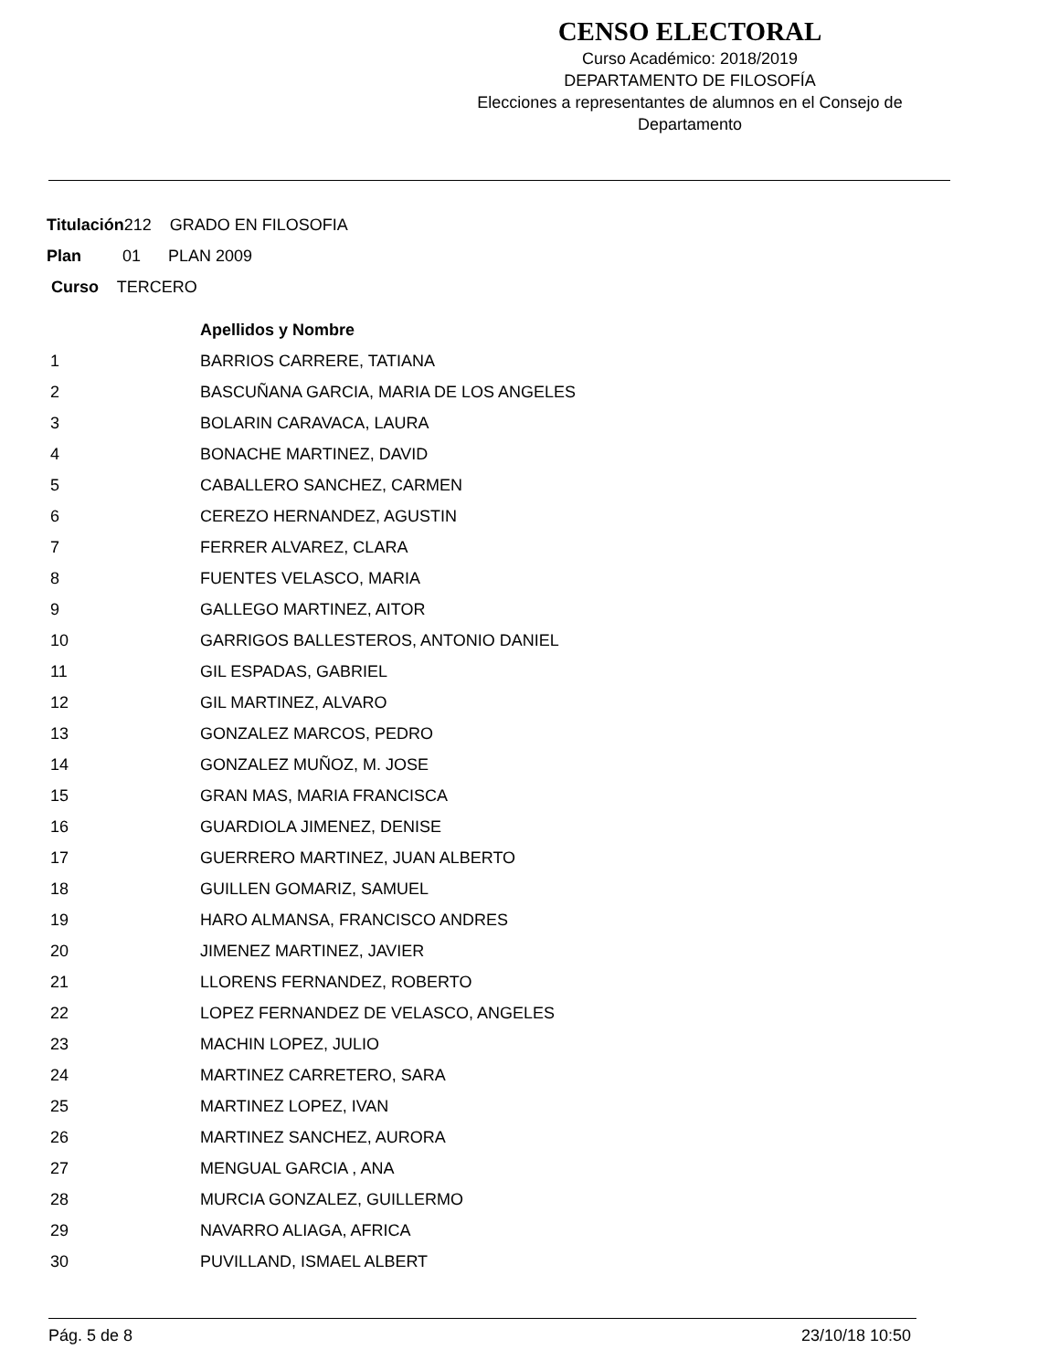CENSO ELECTORAL
Curso Académico: 2018/2019
DEPARTAMENTO DE FILOSOFÍA
Elecciones a representantes de alumnos en el Consejo de Departamento
Titulación212 GRADO EN FILOSOFIA
Plan 01 PLAN 2009
Curso TERCERO
| | Apellidos y Nombre |
| 1 | BARRIOS CARRERE, TATIANA |
| 2 | BASCUÑANA GARCIA, MARIA DE LOS ANGELES |
| 3 | BOLARIN CARAVACA, LAURA |
| 4 | BONACHE MARTINEZ, DAVID |
| 5 | CABALLERO SANCHEZ, CARMEN |
| 6 | CEREZO HERNANDEZ, AGUSTIN |
| 7 | FERRER ALVAREZ, CLARA |
| 8 | FUENTES VELASCO, MARIA |
| 9 | GALLEGO MARTINEZ, AITOR |
| 10 | GARRIGOS BALLESTEROS, ANTONIO DANIEL |
| 11 | GIL ESPADAS, GABRIEL |
| 12 | GIL MARTINEZ, ALVARO |
| 13 | GONZALEZ MARCOS, PEDRO |
| 14 | GONZALEZ MUÑOZ, M. JOSE |
| 15 | GRAN MAS, MARIA FRANCISCA |
| 16 | GUARDIOLA JIMENEZ, DENISE |
| 17 | GUERRERO MARTINEZ, JUAN ALBERTO |
| 18 | GUILLEN GOMARIZ, SAMUEL |
| 19 | HARO ALMANSA, FRANCISCO ANDRES |
| 20 | JIMENEZ MARTINEZ, JAVIER |
| 21 | LLORENS FERNANDEZ, ROBERTO |
| 22 | LOPEZ FERNANDEZ DE VELASCO, ANGELES |
| 23 | MACHIN LOPEZ, JULIO |
| 24 | MARTINEZ CARRETERO, SARA |
| 25 | MARTINEZ LOPEZ, IVAN |
| 26 | MARTINEZ SANCHEZ, AURORA |
| 27 | MENGUAL GARCIA , ANA |
| 28 | MURCIA GONZALEZ, GUILLERMO |
| 29 | NAVARRO ALIAGA, AFRICA |
| 30 | PUVILLAND, ISMAEL ALBERT |
Pág. 5 de 8 23/10/18 10:50